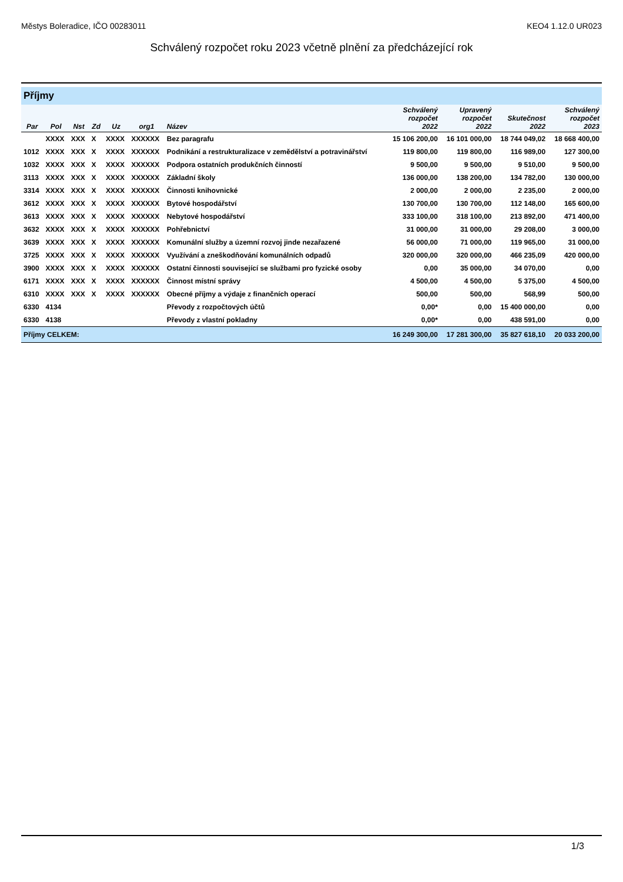Městys Boleradice, IČO 00283011 KEO4 1.12.0 UR023
Schválený rozpočet roku 2023 včetně plnění za předcházející rok
Příjmy
| Par | Pol | Nst | Zd | Uz | org1 | Název | Schválený rozpočet 2022 | Upravený rozpočet 2022 | Skutečnost 2022 | Schválený rozpočet 2023 |
| --- | --- | --- | --- | --- | --- | --- | --- | --- | --- | --- |
| | XXXX | XXX | X | XXXX | XXXXXX | Bez paragrafu | 15 106 200,00 | 16 101 000,00 | 18 744 049,02 | 18 668 400,00 |
| 1012 | XXXX | XXX | X | XXXX | XXXXXX | Podnikání a restrukturalizace v zemědělství a potravinářství | 119 800,00 | 119 800,00 | 116 989,00 | 127 300,00 |
| 1032 | XXXX | XXX | X | XXXX | XXXXXX | Podpora ostatních produkčních činností | 9 500,00 | 9 500,00 | 9 510,00 | 9 500,00 |
| 3113 | XXXX | XXX | X | XXXX | XXXXXX | Základní školy | 136 000,00 | 138 200,00 | 134 782,00 | 130 000,00 |
| 3314 | XXXX | XXX | X | XXXX | XXXXXX | Činnosti knihovnické | 2 000,00 | 2 000,00 | 2 235,00 | 2 000,00 |
| 3612 | XXXX | XXX | X | XXXX | XXXXXX | Bytové hospodářství | 130 700,00 | 130 700,00 | 112 148,00 | 165 600,00 |
| 3613 | XXXX | XXX | X | XXXX | XXXXXX | Nebytové hospodářství | 333 100,00 | 318 100,00 | 213 892,00 | 471 400,00 |
| 3632 | XXXX | XXX | X | XXXX | XXXXXX | Pohřebnictví | 31 000,00 | 31 000,00 | 29 208,00 | 3 000,00 |
| 3639 | XXXX | XXX | X | XXXX | XXXXXX | Komunální služby a územní rozvoj jinde nezařazené | 56 000,00 | 71 000,00 | 119 965,00 | 31 000,00 |
| 3725 | XXXX | XXX | X | XXXX | XXXXXX | Využívání a zneškodňování komunálních odpadů | 320 000,00 | 320 000,00 | 466 235,09 | 420 000,00 |
| 3900 | XXXX | XXX | X | XXXX | XXXXXX | Ostatní činnosti související se službami pro fyzické osoby | 0,00 | 35 000,00 | 34 070,00 | 0,00 |
| 6171 | XXXX | XXX | X | XXXX | XXXXXX | Činnost místní správy | 4 500,00 | 4 500,00 | 5 375,00 | 4 500,00 |
| 6310 | XXXX | XXX | X | XXXX | XXXXXX | Obecné příjmy a výdaje z finančních operací | 500,00 | 500,00 | 568,99 | 500,00 |
| 6330 | 4134 | | | | | Převody z rozpočtových účtů | 0,00* | 0,00 | 15 400 000,00 | 0,00 |
| 6330 | 4138 | | | | | Převody z vlastní pokladny | 0,00* | 0,00 | 438 591,00 | 0,00 |
| Příjmy CELKEM: | | | | | | | 16 249 300,00 | 17 281 300,00 | 35 827 618,10 | 20 033 200,00 |
1/3